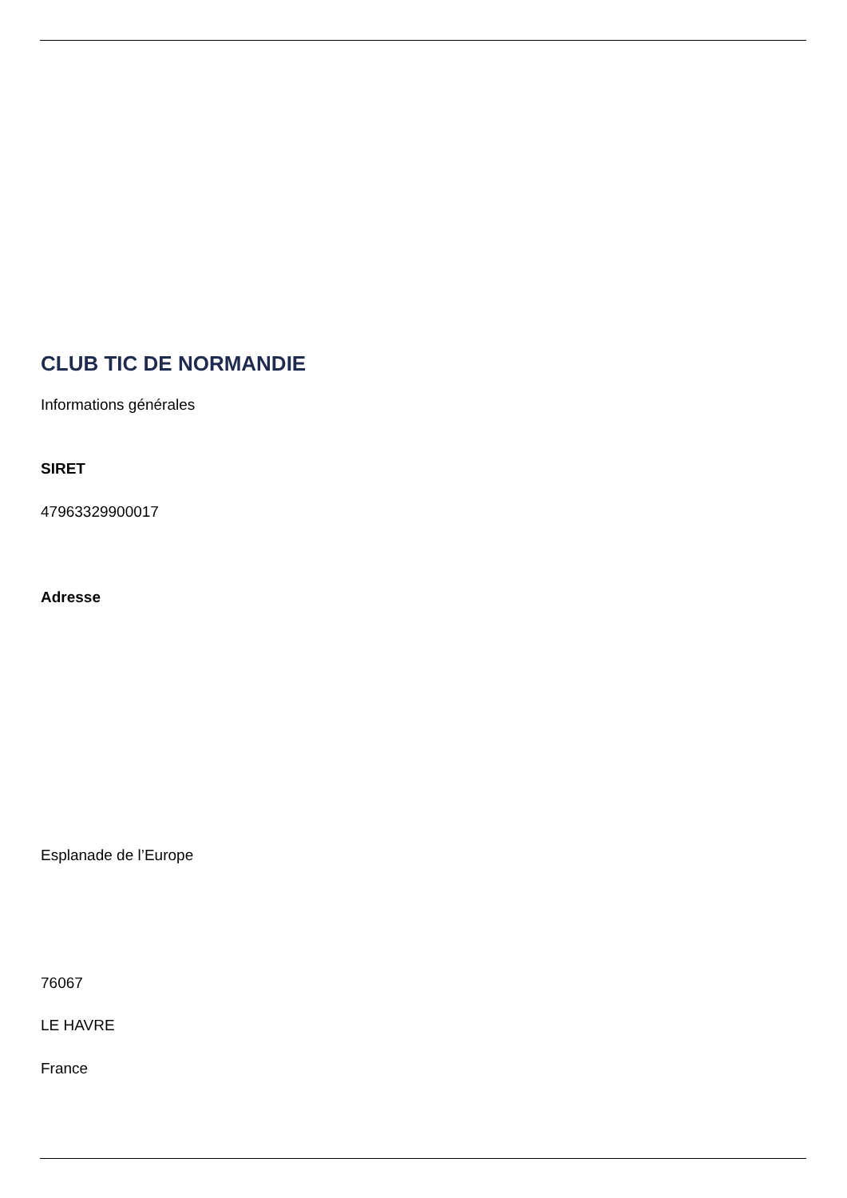CLUB TIC DE NORMANDIE
Informations générales
SIRET
47963329900017
Adresse
Esplanade de l’Europe
76067
LE HAVRE
France